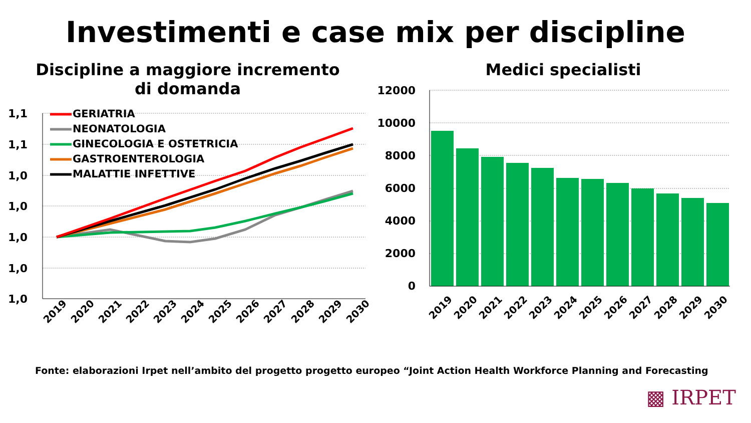Investimenti e case mix per discipline
Discipline a maggiore incremento
di domanda
1,1
1,1
1,0
1,0
1,0
1,0
1,0
GERIATRIA
NEONATOLOGIA
GINECOLOGIA E OSTETRICIA
GASTROENTEROLOGIA
MALATTIE INFETTIVE
2019
2020
2021
2022
2023
2024
2025
2026
2027
2028
2029
2030
Medici specialisti
12000
10000
8000
6000
4000
2000
0
2019
2020
2021
2022
2023
2024
2025
2026
2027
2028
2029
2030
Fonte: elaborazioni Irpet nell’ambito del progetto progetto europeo “Joint Action Health Workforce Planning and Forecasting
▩ IRPET